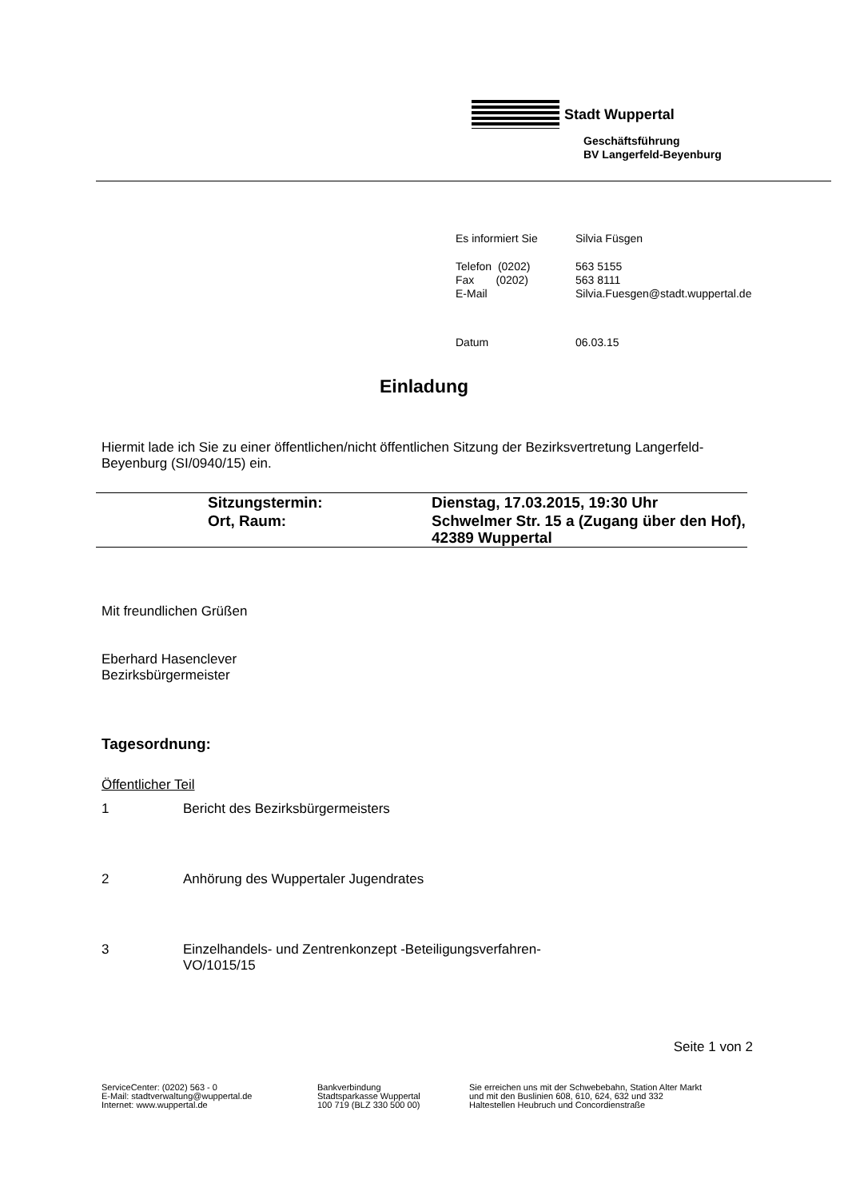Stadt Wuppertal
Geschäftsführung
BV Langerfeld-Beyenburg
| Es informiert Sie | Silvia Füsgen |
| Telefon (0202) | 563 5155 |
| Fax (0202) | 563 8111 |
| E-Mail | Silvia.Fuesgen@stadt.wuppertal.de |
| Datum | 06.03.15 |
Einladung
Hiermit lade ich Sie zu einer öffentlichen/nicht öffentlichen Sitzung der Bezirksvertretung Langerfeld-Beyenburg (SI/0940/15) ein.
| | Sitzungstermin: | Dienstag, 17.03.2015, 19:30 Uhr |
| | Ort, Raum: | Schwelmer Str. 15 a (Zugang über den Hof), 42389 Wuppertal |
Mit freundlichen Grüßen
Eberhard Hasenclever
Bezirksbürgermeister
Tagesordnung:
Öffentlicher Teil
| 1 | Bericht des Bezirksbürgermeisters |
| 2 | Anhörung des Wuppertaler Jugendrates |
| 3 | Einzelhandels- und Zentrenkonzept -Beteiligungsverfahren- VO/1015/15 |
Seite 1 von 2
ServiceCenter: (0202) 563 - 0
E-Mail: stadtverwaltung@wuppertal.de
Internet: www.wuppertal.de
Bankverbindung
Stadtsparkasse Wuppertal
100 719 (BLZ 330 500 00)
Sie erreichen uns mit der Schwebebahn, Station Alter Markt
und mit den Buslinien 608, 610, 624, 632 und 332
Haltestellen Heubruch und Concordienstraße